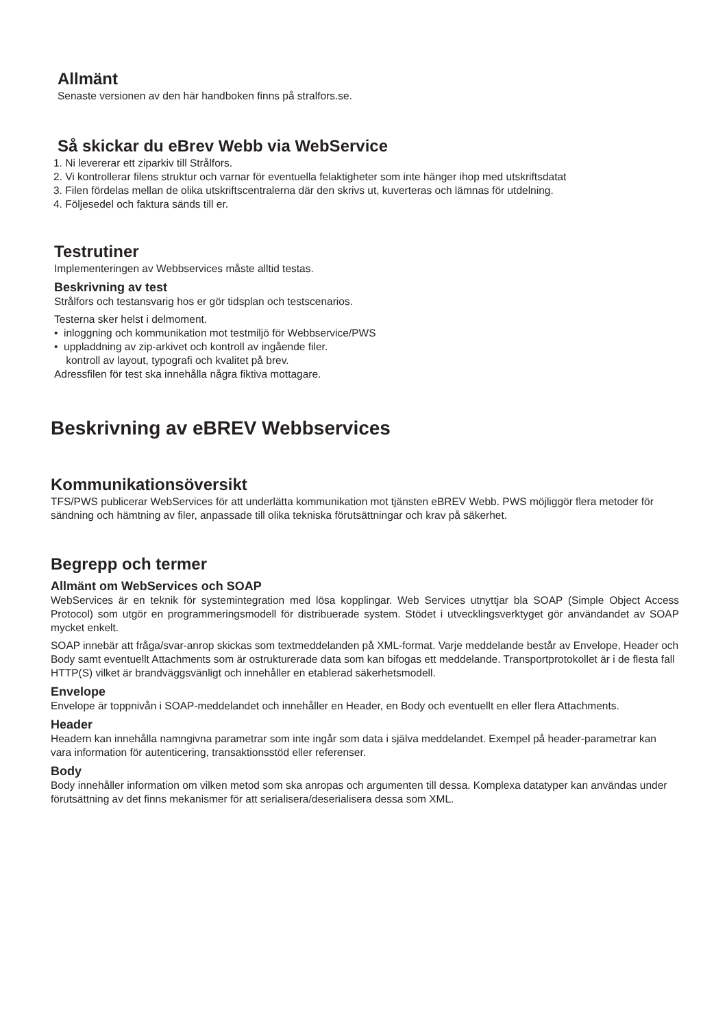Allmänt
Senaste versionen av den här handboken finns på stralfors.se.
Så skickar du eBrev Webb via WebService
1. Ni levererar ett ziparkiv till Strålfors.
2. Vi kontrollerar filens struktur och varnar för eventuella felaktigheter som inte hänger ihop med utskriftsdatat
3. Filen fördelas mellan de olika utskriftscentralerna där den skrivs ut, kuverteras och lämnas för utdelning.
4. Följesedel och faktura sänds till er.
Testrutiner
Implementeringen av Webbservices måste alltid testas.
Beskrivning av test
Strålfors och testansvarig hos er gör tidsplan och testscenarios.
Testerna sker helst i delmoment.
• inloggning och kommunikation mot testmiljö för Webbservice/PWS
• uppladdning av zip-arkivet och kontroll av ingående filer.
kontroll av layout, typografi och kvalitet på brev.
Adressfilen för test ska innehålla några fiktiva mottagare.
Beskrivning av eBREV Webbservices
Kommunikationsöversikt
TFS/PWS publicerar WebServices för att underlätta kommunikation mot tjänsten eBREV Webb. PWS möjliggör flera metoder för sändning och hämtning av filer, anpassade till olika tekniska förutsättningar och krav på säkerhet.
Begrepp och termer
Allmänt om WebServices och SOAP
WebServices är en teknik för systemintegration med lösa kopplingar. Web Services utnyttjar bla SOAP (Simple Object Access Protocol) som utgör en programmeringsmodell för distribuerade system. Stödet i utvecklingsverktyget gör användandet av SOAP mycket enkelt.
SOAP innebär att fråga/svar-anrop skickas som textmeddelanden på XML-format. Varje meddelande består av Envelope, Header och Body samt eventuellt Attachments som är ostrukturerade data som kan bifogas ett meddelande. Transportprotokollet är i de flesta fall HTTP(S) vilket är brandväggsvänligt och innehåller en etablerad säkerhetsmodell.
Envelope
Envelope är toppnivån i SOAP-meddelandet och innehåller en Header, en Body och eventuellt en eller flera Attachments.
Header
Headern kan innehålla namngivna parametrar som inte ingår som data i själva meddelandet. Exempel på header-parametrar kan vara information för autenticering, transaktionsstöd eller referenser.
Body
Body innehåller information om vilken metod som ska anropas och argumenten till dessa. Komplexa datatyper kan användas under förutsättning av det finns mekanismer för att serialisera/deserialisera dessa som XML.